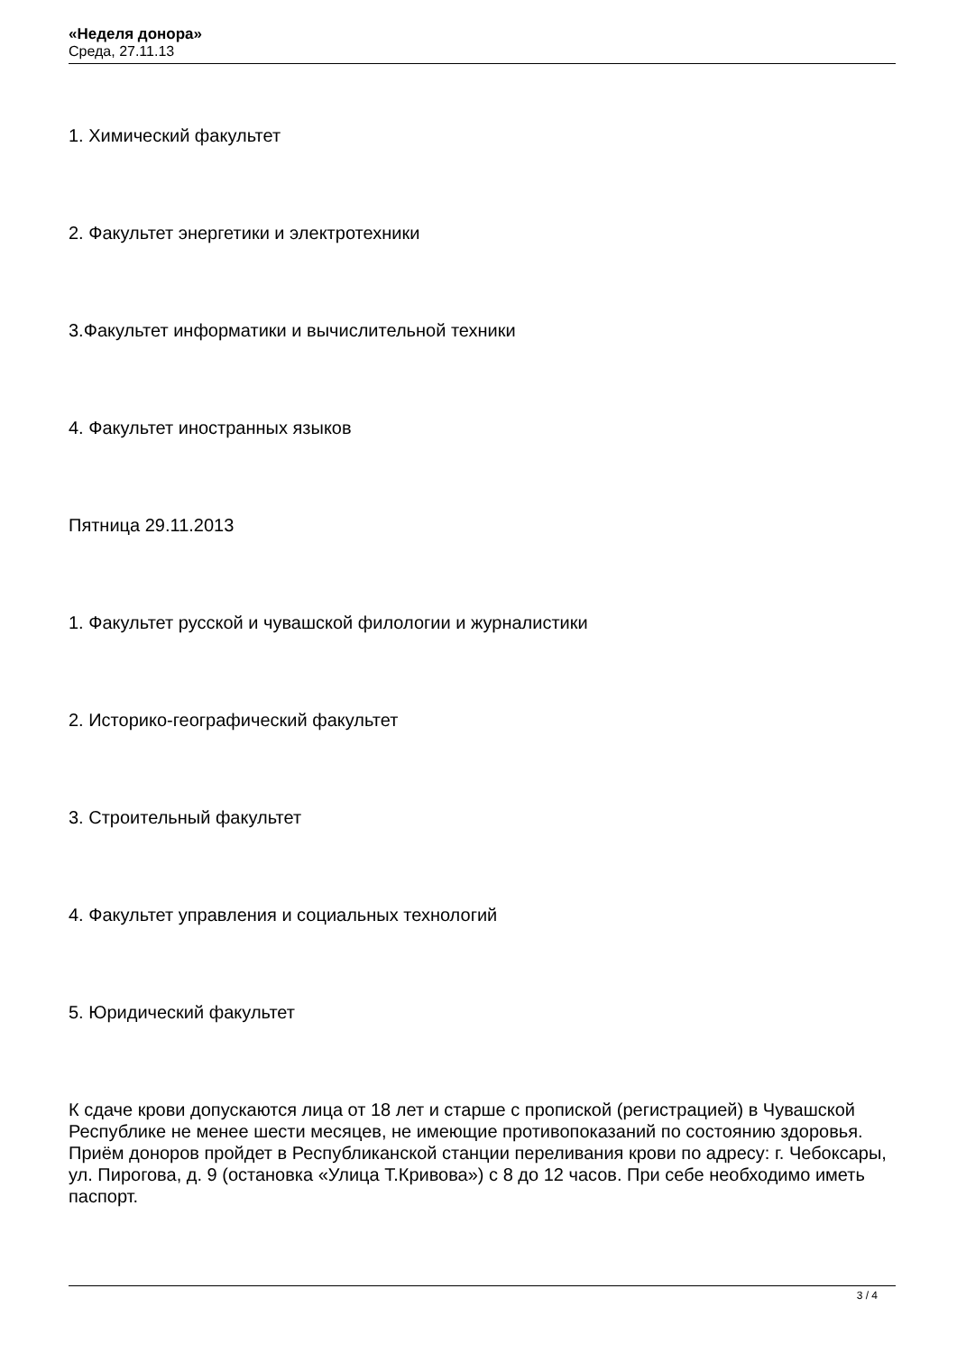«Неделя донора»
Среда, 27.11.13
1. Химический факультет
2. Факультет энергетики и электротехники
3.Факультет информатики и вычислительной техники
4. Факультет иностранных языков
Пятница 29.11.2013
1. Факультет русской и чувашской филологии и журналистики
2. Историко-географический факультет
3. Строительный факультет
4. Факультет управления и социальных технологий
5. Юридический факультет
К сдаче крови допускаются лица от 18 лет и старше с пропиской (регистрацией) в Чувашской Республике не менее шести месяцев, не имеющие противопоказаний по состоянию здоровья. Приём доноров пройдет в Республиканской станции переливания крови по адресу: г. Чебоксары, ул. Пирогова, д. 9 (остановка «Улица Т.Кривова») с 8 до 12 часов. При себе необходимо иметь паспорт.
3 / 4